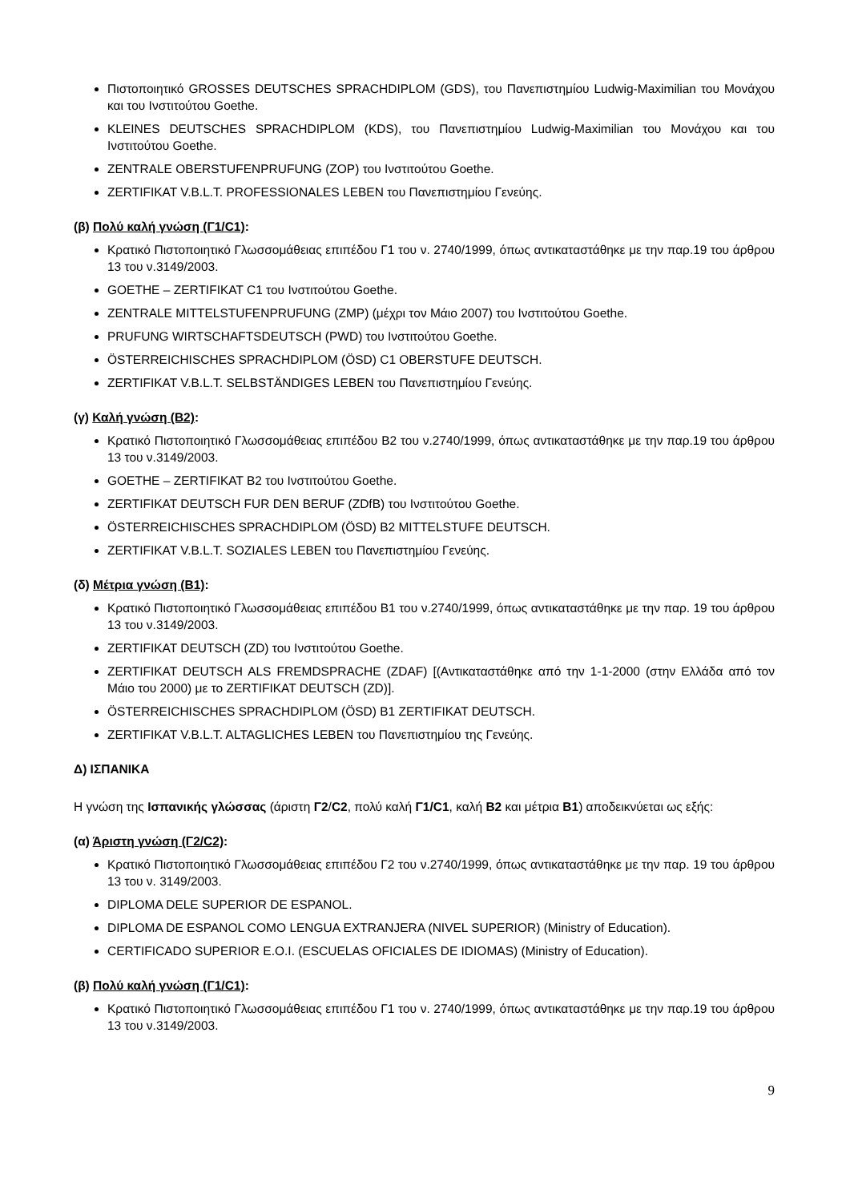Πιστοποιητικό GROSSES DEUTSCHES SPRACHDIPLOM (GDS), του Πανεπιστημίου Ludwig-Maximilian του Μονάχου και του Ινστιτούτου Goethe.
KLEINES DEUTSCHES SPRACHDIPLOM (KDS), του Πανεπιστημίου Ludwig-Maximilian του Μονάχου και του Ινστιτούτου Goethe.
ZENTRALE OBERSTUFENPRUFUNG (ZOP) του Ινστιτούτου Goethe.
ZERTIFIKAT V.B.L.T. PROFESSIONALES LEBEN του Πανεπιστημίου Γενεύης.
(β) Πολύ καλή γνώση (Γ1/C1):
Κρατικό Πιστοποιητικό Γλωσσομάθειας επιπέδου Γ1 του ν. 2740/1999, όπως αντικαταστάθηκε με την παρ.19 του άρθρου 13 του ν.3149/2003.
GOETHE – ZERTIFIKAT C1 του Ινστιτούτου Goethe.
ZENTRALE MITTELSTUFENPRUFUNG (ZMP) (μέχρι τον Μάιο 2007) του Ινστιτούτου Goethe.
PRUFUNG WIRTSCHAFTSDEUTSCH (PWD) του Ινστιτούτου Goethe.
ÖSTERREICHISCHES SPRACHDIPLOM (ÖSD) C1 OBERSTUFE DEUTSCH.
ZERTIFIKAT V.B.L.T. SELBSTÄNDIGES LEBEN του Πανεπιστημίου Γενεύης.
(γ) Καλή γνώση (Β2):
Κρατικό Πιστοποιητικό Γλωσσομάθειας επιπέδου Β2 του ν.2740/1999, όπως αντικαταστάθηκε με την παρ.19 του άρθρου 13 του ν.3149/2003.
GOETHE – ZERTIFIKAT B2 του Ινστιτούτου Goethe.
ZERTIFIKAT DEUTSCH FUR DEN BERUF (ZDfB) του Ινστιτούτου Goethe.
ÖSTERREICHISCHES SPRACHDIPLOM (ÖSD) B2 MITTELSTUFE DEUTSCH.
ZERTIFIKAT V.B.L.T. SOZIALES LEBEN του Πανεπιστημίου Γενεύης.
(δ) Μέτρια γνώση (Β1):
Κρατικό Πιστοποιητικό Γλωσσομάθειας επιπέδου Β1 του ν.2740/1999, όπως αντικαταστάθηκε με την παρ. 19 του άρθρου 13 του ν.3149/2003.
ZERTIFIKAT DEUTSCH (ZD) του Ινστιτούτου Goethe.
ZERTIFIKAT DEUTSCH ALS FREMDSPRACHE (ZDAF) [(Αντικαταστάθηκε από την 1-1-2000 (στην Ελλάδα από τον Μάιο του 2000) με το ZERTIFIKAT DEUTSCH (ZD)].
ÖSTERREICHISCHES SPRACHDIPLOM (ÖSD) B1 ZERTIFIKAT DEUTSCH.
ZERTIFIKAT V.B.L.T. ALTAGLICHES LEBEN του Πανεπιστημίου της Γενεύης.
Δ) ΙΣΠΑΝΙΚΑ
Η γνώση της Ισπανικής γλώσσας (άριστη Γ2/C2, πολύ καλή Γ1/C1, καλή Β2 και μέτρια Β1) αποδεικνύεται ως εξής:
(α) Άριστη γνώση (Γ2/C2):
Κρατικό Πιστοποιητικό Γλωσσομάθειας επιπέδου Γ2 του ν.2740/1999, όπως αντικαταστάθηκε με την παρ. 19 του άρθρου 13 του ν. 3149/2003.
DIPLOMA DELE SUPERIOR DE ESPANOL.
DIPLOMA DE ESPANOL COMO LENGUA EXTRANJERA (NIVEL SUPERIOR) (Ministry of Education).
CERTIFICADO SUPERIOR E.O.I. (ESCUELAS OFICIALES DE IDIOMAS) (Ministry of Education).
(β) Πολύ καλή γνώση (Γ1/C1):
Κρατικό Πιστοποιητικό Γλωσσομάθειας επιπέδου Γ1 του ν. 2740/1999, όπως αντικαταστάθηκε με την παρ.19 του άρθρου 13 του ν.3149/2003.
9